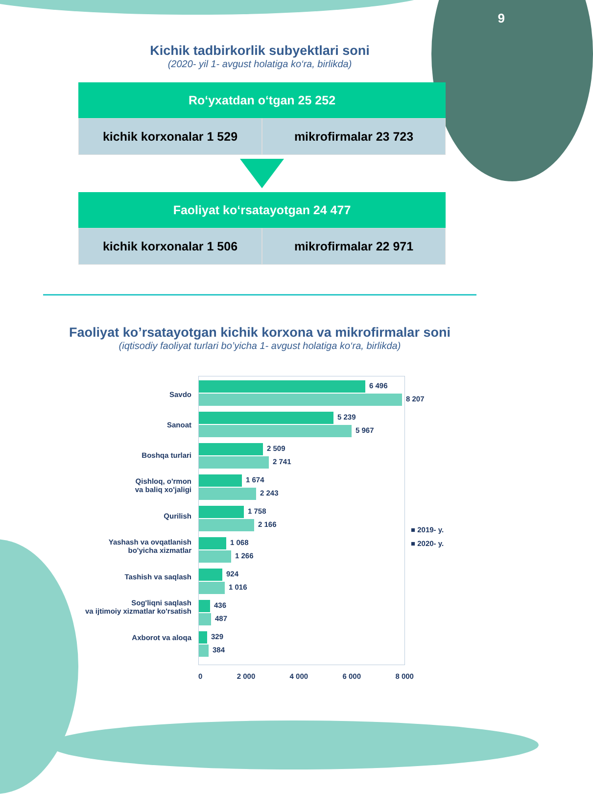9
Kichik tadbirkorlik subyektlari soni
(2020- yil 1- avgust holatiga ko‘ra, birlikda)
Ro‘yxatdan o‘tgan 25 252
kichik korxonalar 1 529 mikrofirmalar 23 723
Faoliyat ko‘rsatayotgan 24 477
kichik korxonalar 1 506 mikrofirmalar 22 971
Faoliyat ko’rsatayotgan kichik korxona va mikrofirmalar soni
(iqtisodiy faoliyat turlari bo’yicha 1- avgust holatiga ko‘ra, birlikda)
Savdo
Sanoat
Boshqa turlari
Qishloq, o'rmon
va baliq xo'jaligi
Qurilish
Yashash va ovqatlanish
bo'yicha xizmatlar
Tashish va saqlash
Sog'liqni saqlash
va ijtimoiy xizmatlar ko'rsatish
Axborot va aloqa
6 496
8 207
5 239
5 967
2 509
2 741
1 674
2 243
1 758
2 166
1 068
1 266
924
1 016
436
487
329
384
■ 2019- y.
■ 2020- y.
0 2 000 4 000 6 000 8 000